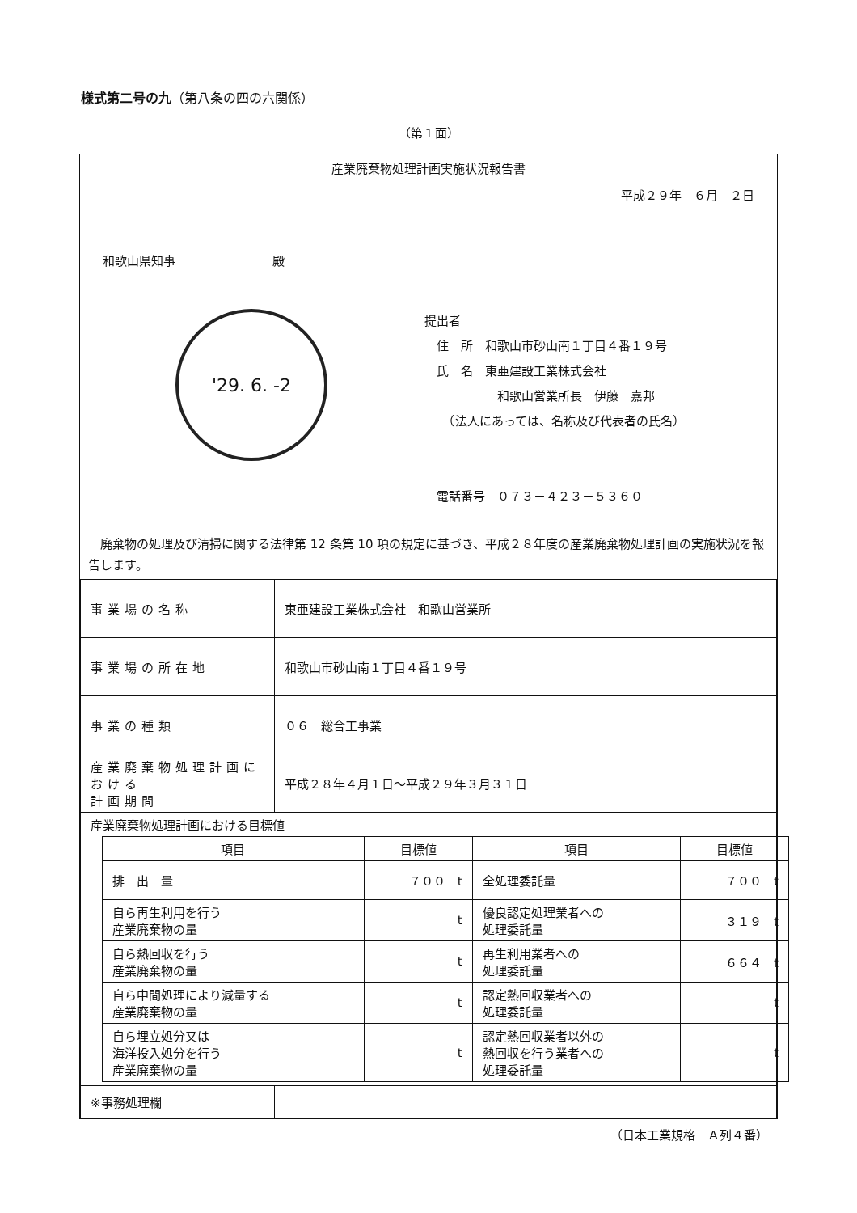様式第二号の九（第八条の四の六関係）
（第１面）
産業廃棄物処理計画実施状況報告書
平成２９年　６月　２日
和歌山県知事　　　　　　　　殿
'29. 6. -2
提出者
　住　所　和歌山市砂山南１丁目４番１９号
　氏　名　東亜建設工業株式会社
　　　　　　和歌山営業所長　伊藤　嘉邦
　　（法人にあっては、名称及び代表者の氏名）
　電話番号　０７３－４２３－５３６０
　廃棄物の処理及び清掃に関する法律第 12 条第 10 項の規定に基づき、平成２８年度の産業廃棄物処理計画の実施状況を報告します。
| 事業場の名称 | 東亜建設工業株式会社 和歌山営業所 |
| 事業場の所在地 | 和歌山市砂山南１丁目４番１９号 |
| 事業の種類 | ０６ 総合工事業 |
| 産業廃棄物処理計画における 計画期間 | 平成２８年４月１日～平成２９年３月３１日 |
| 産業廃棄物処理計画における目標値 / 項目 / 目標値 / 項目 / 目標値 / / --- / --- / --- / --- / / 排 出 量 / ７００ t / 全処理委託量 / ７００ t / / 自ら再生利用を行う 産業廃棄物の量 / t / 優良認定処理業者への 処理委託量 / ３１９ t / / 自ら熱回収を行う 産業廃棄物の量 / t / 再生利用業者への 処理委託量 / ６６４ t / / 自ら中間処理により減量する 産業廃棄物の量 / t / 認定熱回収業者への 処理委託量 / t / / 自ら埋立処分又は 海洋投入処分を行う 産業廃棄物の量 / t / 認定熱回収業者以外の 熱回収を行う業者への 処理委託量 / t / | |
| ※事務処理欄 | |
（日本工業規格　Ａ列４番）